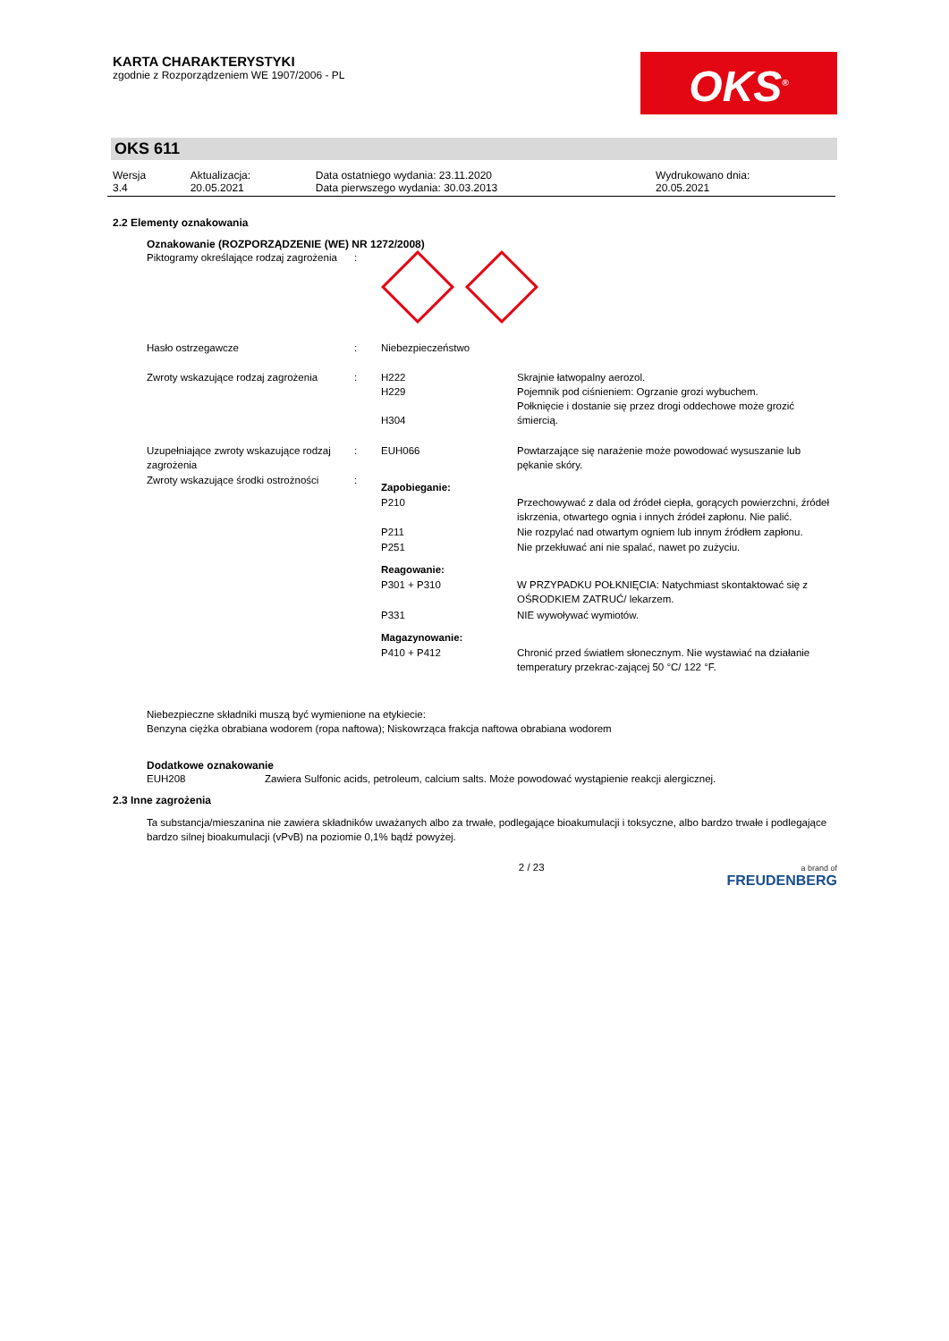KARTA CHARAKTERYSTYKI
zgodnie z Rozporządzeniem WE 1907/2006 - PL
OKS<sup>®</sup>
OKS 611
| Wersja 3.4 | Aktualizacja: 20.05.2021 | Data ostatniego wydania: 23.11.2020 Data pierwszego wydania: 30.03.2013 | Wydrukowano dnia: 20.05.2021 |
2.2 Elementy oznakowania
Oznakowanie (ROZPORZĄDZENIE (WE) NR 1272/2008)
| Piktogramy określające rodzaj zagrożenia | : | | |
| Hasło ostrzegawcze | : | Niebezpieczeństwo | |
| Zwroty wskazujące rodzaj zagrożenia | : | H222 H229 H304 | Skrajnie łatwopalny aerozol. Pojemnik pod ciśnieniem: Ogrzanie grozi wybuchem. Połknięcie i dostanie się przez drogi oddechowe może grozić śmiercią. |
| Uzupełniające zwroty wskazujące rodzaj zagrożenia | : | EUH066 | Powtarzające się narażenie może powodować wysuszanie lub pękanie skóry. |
| Zwroty wskazujące środki ostrożności | : | Zapobieganie: | |
| | | P210 | Przechowywać z dala od źródeł ciepła, gorących powierzchni, źródeł iskrzenia, otwartego ognia i innych źródeł zapłonu. Nie palić. |
| | | P211 | Nie rozpylać nad otwartym ogniem lub innym źródłem zapłonu. |
| | | P251 | Nie przekłuwać ani nie spalać, nawet po zużyciu. |
| | | Reagowanie: | |
| | | P301 + P310 | W PRZYPADKU POŁKNIĘCIA: Natychmiast skontaktować się z OŚRODKIEM ZATRUĆ/ lekarzem. |
| | | P331 | NIE wywoływać wymiotów. |
| | | Magazynowanie: | |
| | | P410 + P412 | Chronić przed światłem słonecznym. Nie wystawiać na działanie temperatury przekrac-zającej 50 °C/ 122 °F. |
Niebezpieczne składniki muszą być wymienione na etykiecie:
Benzyna ciężka obrabiana wodorem (ropa naftowa); Niskowrząca frakcja naftowa obrabiana wodorem
Dodatkowe oznakowanie
| EUH208 | Zawiera Sulfonic acids, petroleum, calcium salts. Może powodować wystąpienie reakcji alergicznej. |
2.3 Inne zagrożenia
Ta substancja/mieszanina nie zawiera składników uważanych albo za trwałe, podlegające bioakumulacji i toksyczne, albo bardzo trwałe i podlegające bardzo silnej bioakumulacji (vPvB) na poziomie 0,1% bądź powyżej.
2 / 23 a brand of
FREUDENBERG